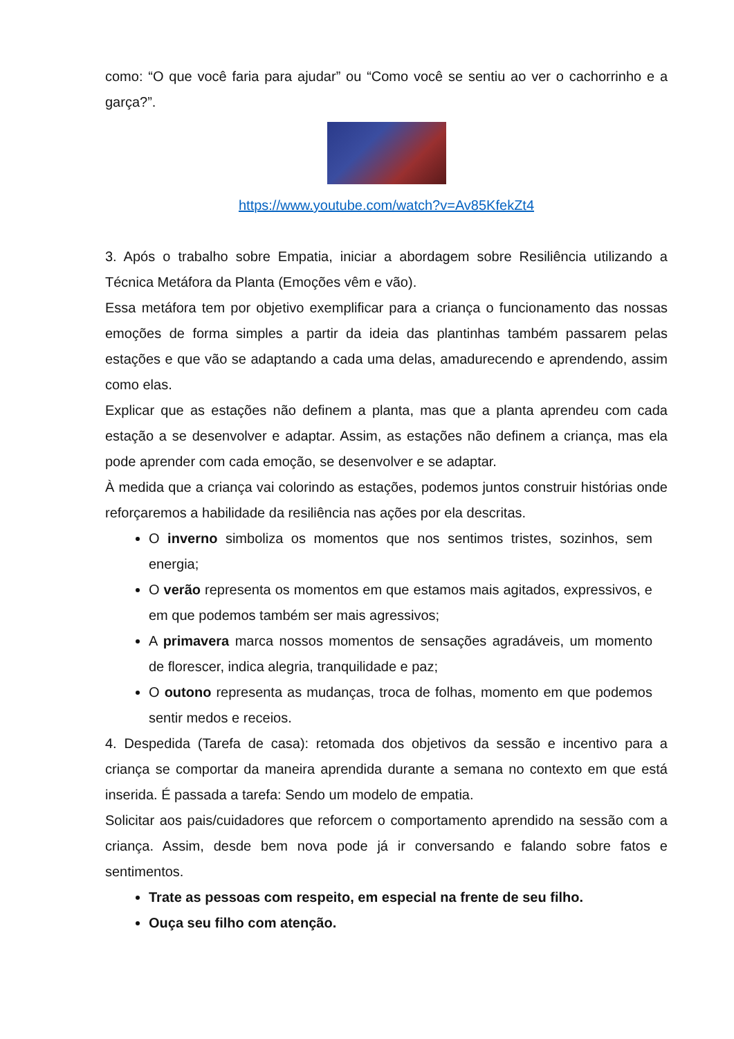como: “O que você faria para ajudar” ou “Como você se sentiu ao ver o cachorrinho e a garça?”.
https://www.youtube.com/watch?v=Av85KfekZt4
3. Após o trabalho sobre Empatia, iniciar a abordagem sobre Resiliência utilizando a Técnica Metáfora da Planta (Emoções vêm e vão).
Essa metáfora tem por objetivo exemplificar para a criança o funcionamento das nossas emoções de forma simples a partir da ideia das plantinhas também passarem pelas estações e que vão se adaptando a cada uma delas, amadurecendo e aprendendo, assim como elas.
Explicar que as estações não definem a planta, mas que a planta aprendeu com cada estação a se desenvolver e adaptar. Assim, as estações não definem a criança, mas ela pode aprender com cada emoção, se desenvolver e se adaptar.
À medida que a criança vai colorindo as estações, podemos juntos construir histórias onde reforçaremos a habilidade da resiliência nas ações por ela descritas.
O inverno simboliza os momentos que nos sentimos tristes, sozinhos, sem energia;
O verão representa os momentos em que estamos mais agitados, expressivos, e em que podemos também ser mais agressivos;
A primavera marca nossos momentos de sensações agradáveis, um momento de florescer, indica alegria, tranquilidade e paz;
O outono representa as mudanças, troca de folhas, momento em que podemos sentir medos e receios.
4. Despedida (Tarefa de casa): retomada dos objetivos da sessão e incentivo para a criança se comportar da maneira aprendida durante a semana no contexto em que está inserida. É passada a tarefa: Sendo um modelo de empatia.
Solicitar aos pais/cuidadores que reforcem o comportamento aprendido na sessão com a criança. Assim, desde bem nova pode já ir conversando e falando sobre fatos e sentimentos.
Trate as pessoas com respeito, em especial na frente de seu filho.
Ouça seu filho com atenção.